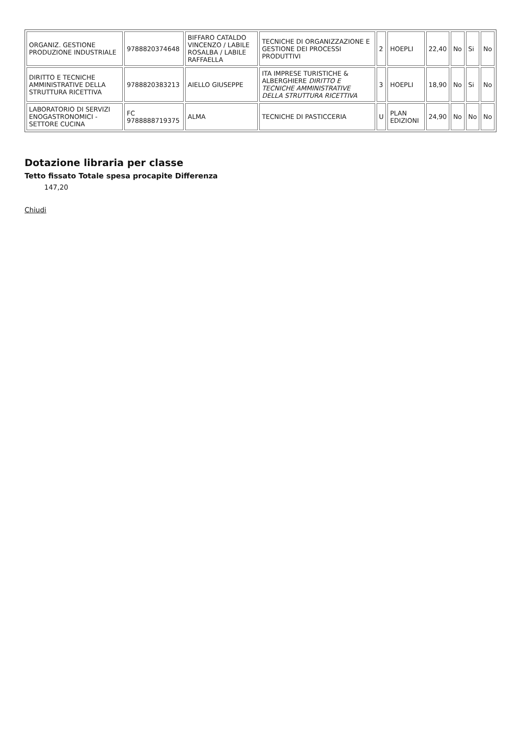| ORGANIZ. GESTIONE PRODUZIONE INDUSTRIALE | 9788820374648 | BIFFARO CATALDO VINCENZO / LABILE ROSALBA / LABILE RAFFAELLA | TECNICHE DI ORGANIZZAZIONE E GESTIONE DEI PROCESSI PRODUTTIVI | 2 | HOEPLI | 22,40 | No | Si | No |
| DIRITTO E TECNICHE AMMINISTRATIVE DELLA STRUTTURA RICETTIVA | 9788820383213 | AIELLO GIUSEPPE | ITA IMPRESE TURISTICHE & ALBERGHIERE DIRITTO E TECNICHE AMMINISTRATIVE DELLA STRUTTURA RICETTIVA | 3 | HOEPLI | 18,90 | No | Si | No |
| LABORATORIO DI SERVIZI ENOGASTRONOMICI - SETTORE CUCINA | FC 9788888719375 | ALMA | TECNICHE DI PASTICCERIA | U | PLAN EDIZIONI | 24,90 | No | No | No |
Dotazione libraria per classe
Tetto fissato Totale spesa procapite Differenza
147,20
Chiudi